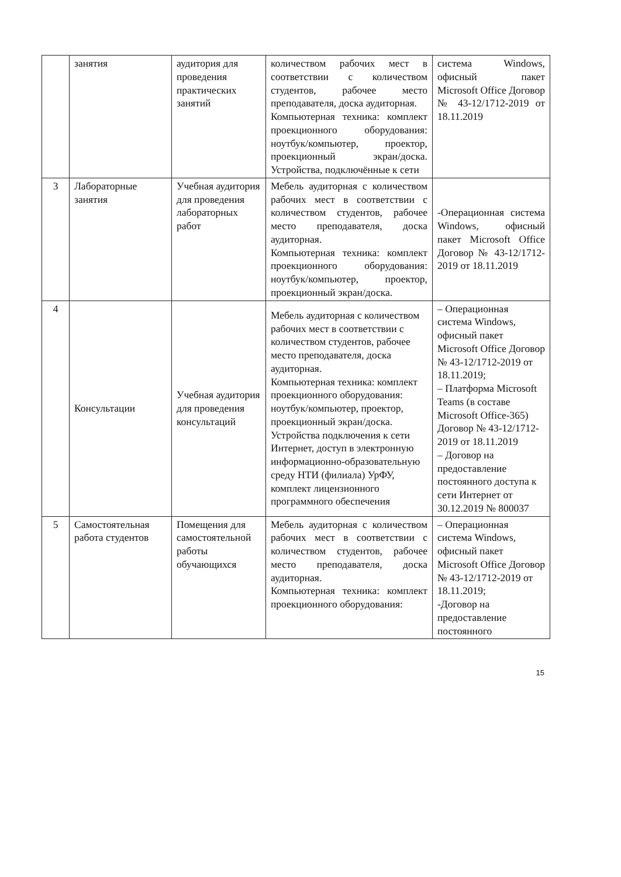| | занятия | аудитория для проведения практических занятий | количеством рабочих мест в соответствии с количеством студентов, рабочее место преподавателя, доска аудиторная. Компьютерная техника: комплект проекционного оборудования: ноутбук/компьютер, проектор, проекционный экран/доска. Устройства, подключённые к сети | система Windows, офисный пакет Microsoft Office Договор № 43-12/1712-2019 от 18.11.2019 |
| 3 | Лабораторные занятия | Учебная аудитория для проведения лабораторных работ | Мебель аудиторная с количеством рабочих мест в соответствии с количеством студентов, рабочее место преподавателя, доска аудиторная. Компьютерная техника: комплект проекционного оборудования: ноутбук/компьютер, проектор, проекционный экран/доска. | -Операционная система Windows, офисный пакет Microsoft Office Договор № 43-12/1712-2019 от 18.11.2019 |
| 4 | Консультации | Учебная аудитория для проведения консультаций | Мебель аудиторная с количеством рабочих мест в соответствии с количеством студентов, рабочее место преподавателя, доска аудиторная. Компьютерная техника: комплект проекционного оборудования: ноутбук/компьютер, проектор, проекционный экран/доска. Устройства подключения к сети Интернет, доступ в электронную информационно-образовательную среду НТИ (филиала) УрФУ, комплект лицензионного программного обеспечения | – Операционная система Windows, офисный пакет Microsoft Office Договор № 43-12/1712-2019 от 18.11.2019; – Платформа Microsoft Teams (в составе Microsoft Office-365) Договор № 43-12/1712-2019 от 18.11.2019 – Договор на предоставление постоянного доступа к сети Интернет от 30.12.2019 № 800037 |
| 5 | Самостоятельная работа студентов | Помещения для самостоятельной работы обучающихся | Мебель аудиторная с количеством рабочих мест в соответствии с количеством студентов, рабочее место преподавателя, доска аудиторная. Компьютерная техника: комплект проекционного оборудования: | – Операционная система Windows, офисный пакет Microsoft Office Договор № 43-12/1712-2019 от 18.11.2019; -Договор на предоставление постоянного |
15